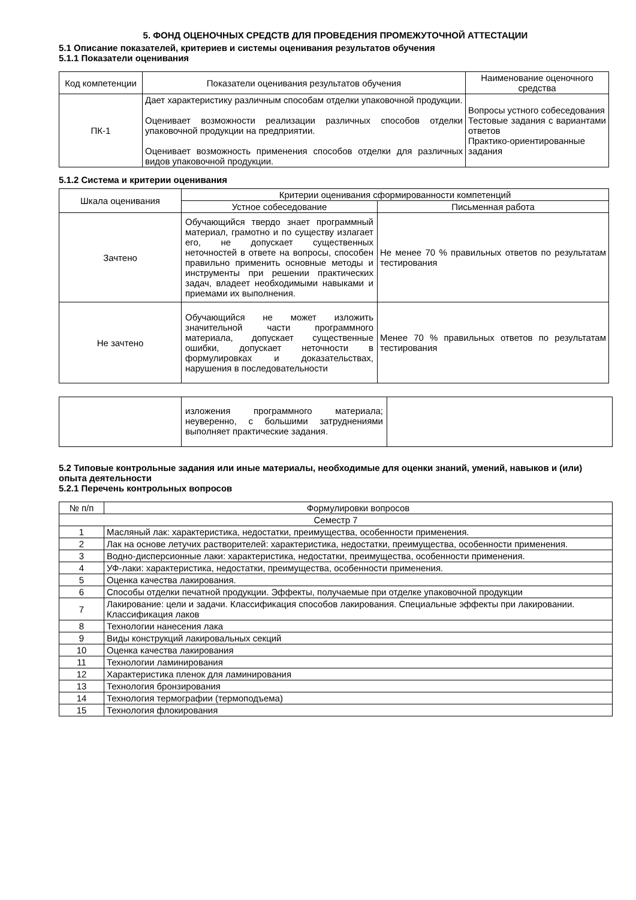5. ФОНД ОЦЕНОЧНЫХ СРЕДСТВ ДЛЯ ПРОВЕДЕНИЯ ПРОМЕЖУТОЧНОЙ АТТЕСТАЦИИ
5.1 Описание показателей, критериев и системы оценивания результатов обучения
5.1.1 Показатели оценивания
| Код компетенции | Показатели оценивания результатов обучения | Наименование оценочного средства |
| --- | --- | --- |
| ПК-1 | Дает характеристику различным способам отделки упаковочной продукции. Оценивает возможности реализации различных способов отделки упаковочной продукции на предприятии. Оценивает возможность применения способов отделки для различных видов упаковочной продукции. | Вопросы устного собеседования Тестовые задания с вариантами ответов Практико-ориентированные задания |
5.1.2 Система и критерии оценивания
| Шкала оценивания | Критерии оценивания сформированности компетенций | |
| --- | --- | --- |
| | Устное собеседование | Письменная работа |
| Зачтено | Обучающийся твердо знает программный материал, грамотно и по существу излагает его, не допускает существенных неточностей в ответе на вопросы, способен правильно применить основные методы и инструменты при решении практических задач, владеет необходимыми навыками и приемами их выполнения. | Не менее 70 % правильных ответов по результатам тестирования |
| Не зачтено | Обучающийся не может изложить значительной части программного материала, допускает существенные ошибки, допускает неточности в формулировках и доказательствах, нарушения в последовательности | Менее 70 % правильных ответов по результатам тестирования |
| | изложения программного материала; неуверенно, с большими затруднениями выполняет практические задания. | |
5.2 Типовые контрольные задания или иные материалы, необходимые для оценки знаний, умений, навыков и (или) опыта деятельности
5.2.1 Перечень контрольных вопросов
| № п/п | Формулировки вопросов |
| --- | --- |
| Семестр 7 | |
| 1 | Масляный лак: характеристика, недостатки, преимущества, особенности применения. |
| 2 | Лак на основе летучих растворителей: характеристика, недостатки, преимущества, особенности применения. |
| 3 | Водно-дисперсионные лаки: характеристика, недостатки, преимущества, особенности применения. |
| 4 | УФ-лаки: характеристика, недостатки, преимущества, особенности применения. |
| 5 | Оценка качества лакирования. |
| 6 | Способы отделки печатной продукции. Эффекты, получаемые при отделке упаковочной продукции |
| 7 | Лакирование: цели и задачи. Классификация способов лакирования. Специальные эффекты при лакировании. Классификация лаков |
| 8 | Технологии нанесения лака |
| 9 | Виды конструкций лакировальных секций |
| 10 | Оценка качества лакирования |
| 11 | Технологии ламинирования |
| 12 | Характеристика пленок для ламинирования |
| 13 | Технология бронзирования |
| 14 | Технология термографии (термоподъема) |
| 15 | Технология флокирования |